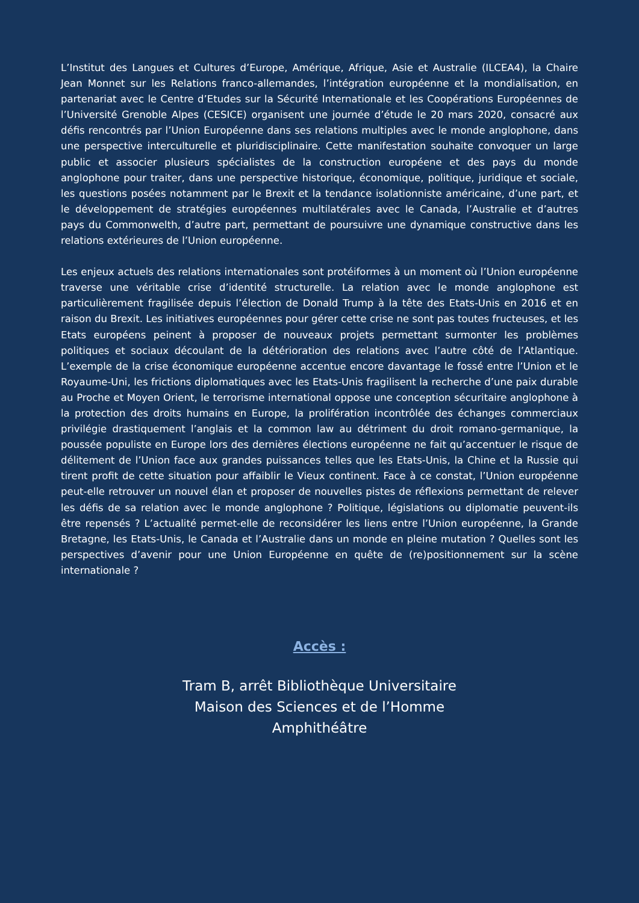L’Institut des Langues et Cultures d’Europe, Amérique, Afrique, Asie et Australie (ILCEA4), la Chaire Jean Monnet sur les Relations franco-allemandes, l’intégration européenne et la mondialisation, en partenariat avec le Centre d’Etudes sur la Sécurité Internationale et les Coopérations Européennes de l’Université Grenoble Alpes (CESICE) organisent une journée d’étude le 20 mars 2020, consacré aux défis rencontrés par l’Union Européenne dans ses relations multiples avec le monde anglophone, dans une perspective interculturelle et pluridisciplinaire. Cette manifestation souhaite convoquer un large public et associer plusieurs spécialistes de la construction européene et des pays du monde anglophone pour traiter, dans une perspective historique, économique, politique, juridique et sociale, les questions posées notamment par le Brexit et la tendance isolationniste américaine, d’une part, et le développement de stratégies européennes multilatérales avec le Canada, l’Australie et d’autres pays du Commonwelth, d’autre part, permettant de poursuivre une dynamique constructive dans les relations extérieures de l’Union européenne.
Les enjeux actuels des relations internationales sont protéiformes à un moment où l’Union européenne traverse une véritable crise d’identité structurelle. La relation avec le monde anglophone est particulièrement fragilisée depuis l’élection de Donald Trump à la tête des Etats-Unis en 2016 et en raison du Brexit. Les initiatives européennes pour gérer cette crise ne sont pas toutes fructeuses, et les Etats européens peinent à proposer de nouveaux projets permettant surmonter les problèmes politiques et sociaux découlant de la détérioration des relations avec l’autre côté de l’Atlantique. L’exemple de la crise économique européenne accentue encore davantage le fossé entre l’Union et le Royaume-Uni, les frictions diplomatiques avec les Etats-Unis fragilisent la recherche d’une paix durable au Proche et Moyen Orient, le terrorisme international oppose une conception sécuritaire anglophone à la protection des droits humains en Europe, la prolifération incontrôlée des échanges commerciaux privilégie drastiquement l’anglais et la common law au détriment du droit romano-germanique, la poussée populiste en Europe lors des dernières élections européenne ne fait qu’accentuer le risque de délitement de l’Union face aux grandes puissances telles que les Etats-Unis, la Chine et la Russie qui tirent profit de cette situation pour affaiblir le Vieux continent. Face à ce constat, l’Union européenne peut-elle retrouver un nouvel élan et proposer de nouvelles pistes de réflexions permettant de relever les défis de sa relation avec le monde anglophone ? Politique, législations ou diplomatie peuvent-ils être repensés ? L’actualité permet-elle de reconsidérer les liens entre l’Union européenne, la Grande Bretagne, les Etats-Unis, le Canada et l’Australie dans un monde en pleine mutation ? Quelles sont les perspectives d’avenir pour une Union Européenne en quête de (re)positionnement sur la scène internationale ?
Accès :
Tram B, arrêt Bibliothèque Universitaire
Maison des Sciences et de l’Homme
Amphithéâtre